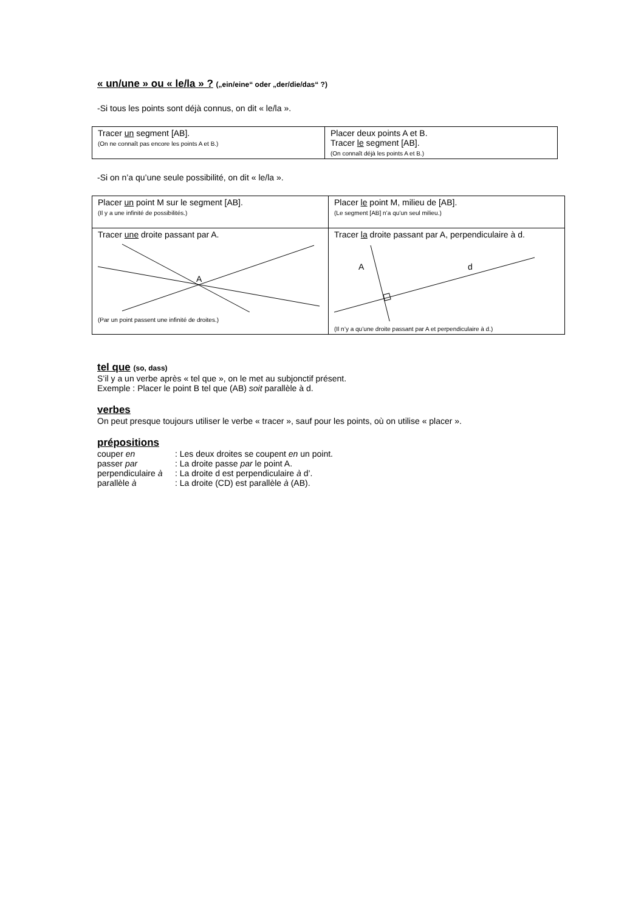« un/une » ou « le/la » ? („ein/eine“ oder „der/die/das“ ?)
-Si tous les points sont déjà connus, on dit « le/la ».
| Tracer un segment [AB]. (On ne connaît pas encore les points A et B.) | Placer deux points A et B. Tracer le segment [AB]. (On connaît déjà les points A et B.) |
-Si on n’a qu’une seule possibilité, on dit « le/la ».
| Placer un point M sur le segment [AB]. (Il y a une infinité de possibilités.) | Placer le point M, milieu de [AB]. (Le segment [AB] n’a qu’un seul milieu.) |
| Tracer une droite passant par A. A (Par un point passent une infinité de droites.) | Tracer la droite passant par A, perpendiculaire à d. A d (Il n’y a qu’une droite passant par A et perpendiculaire à d.) |
tel que (so, dass)
S’il y a un verbe après « tel que », on le met au subjonctif présent.
Exemple : Placer le point B tel que (AB) soit parallèle à d.
verbes
On peut presque toujours utiliser le verbe « tracer », sauf pour les points, où on utilise « placer ».
prépositions
| couper en | : Les deux droites se coupent en un point. |
| passer par | : La droite passe par le point A. |
| perpendiculaire à | : La droite d est perpendiculaire à d’. |
| parallèle à | : La droite (CD) est parallèle à (AB). |